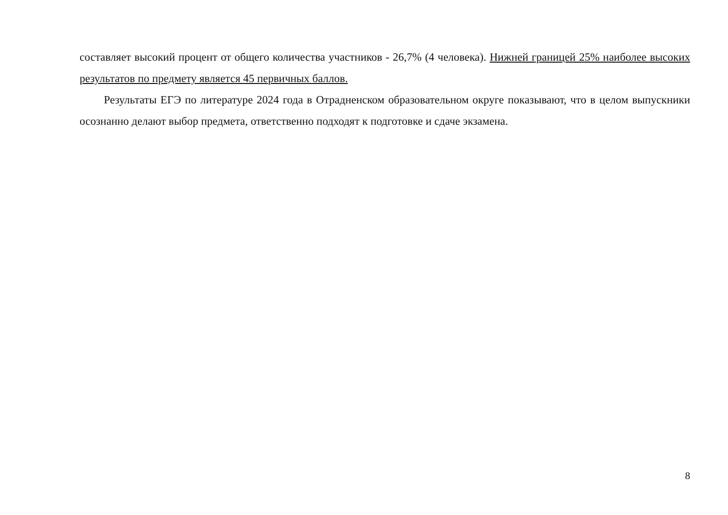составляет высокий процент от общего количества участников - 26,7% (4 человека). Нижней границей 25% наиболее высоких результатов по предмету является 45 первичных баллов.
Результаты ЕГЭ по литературе 2024 года в Отрадненском образовательном округе показывают, что в целом выпускники осознанно делают выбор предмета, ответственно подходят к подготовке и сдаче экзамена.
8